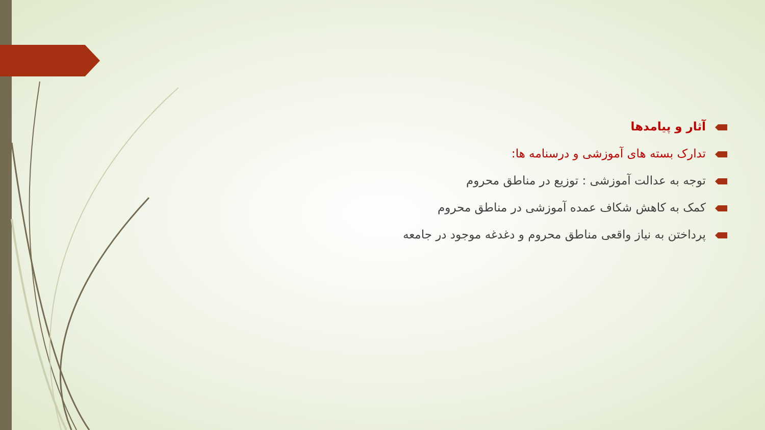آثار و پیامدها
تدارک بسته های آموزشی و درسنامه ها:
توجه به عدالت آموزشی : توزیع در مناطق محروم
کمک به کاهش شکاف عمده آموزشی در مناطق محروم
پرداختن به نیاز واقعی مناطق محروم و دغدغه موجود در جامعه